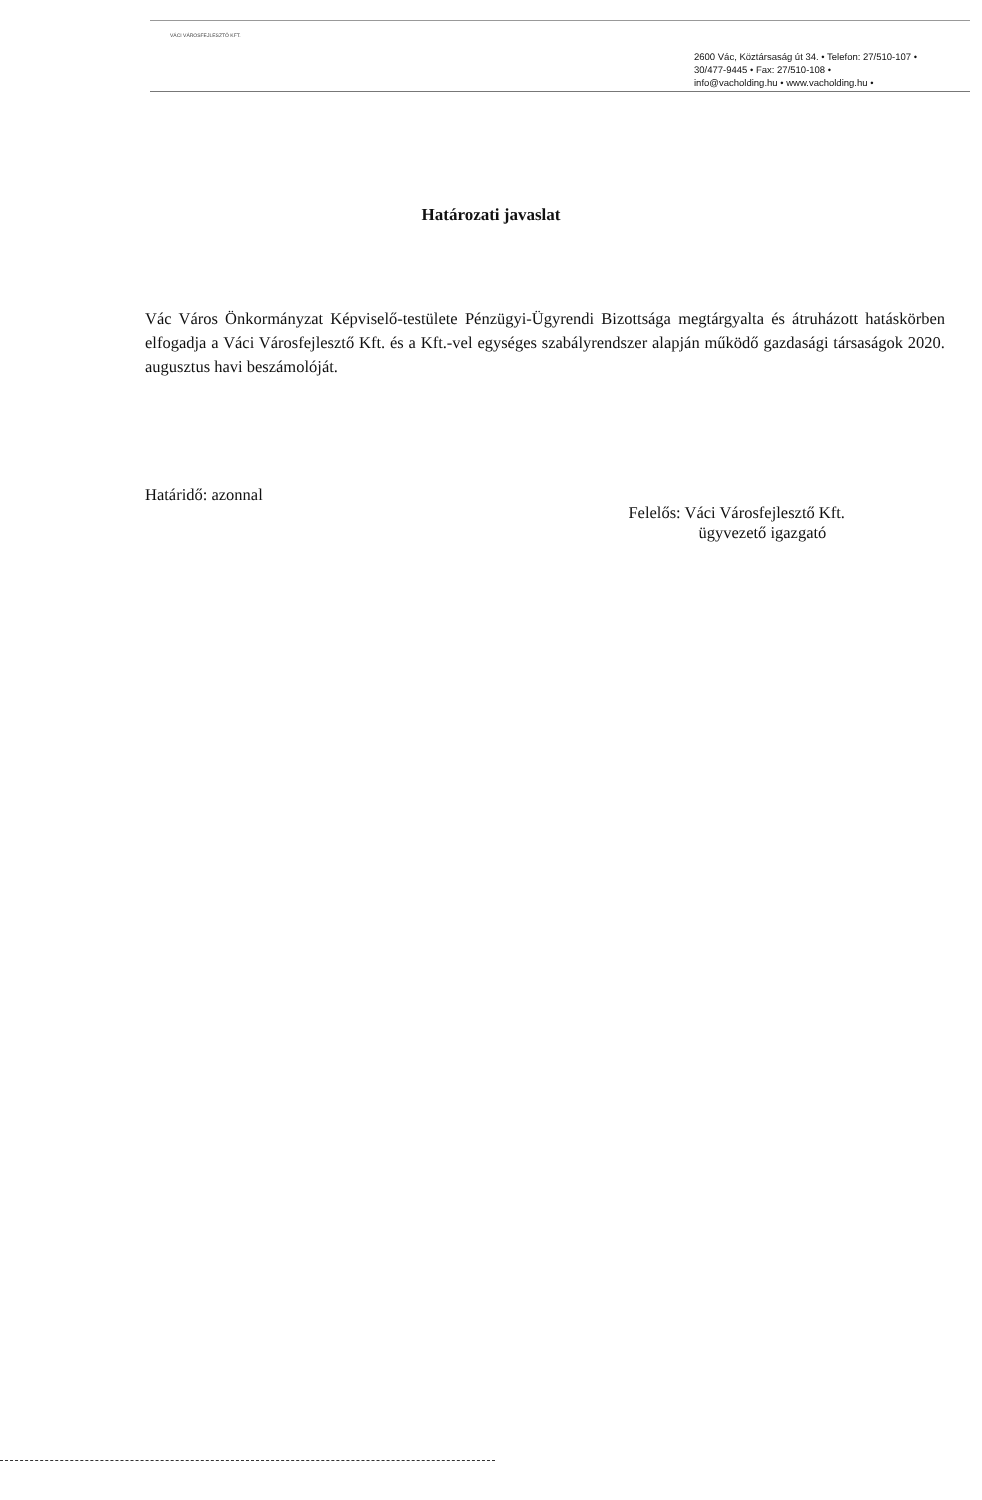VÁCI VÁROSFEJLESZTŐ KFT.
2600 Vác, Köztársaság út 34. • Telefon: 27/510-107 •
30/477-9445 • Fax: 27/510-108 •
info@vacholding.hu • www.vacholding.hu •
Határozati javaslat
Vác Város Önkormányzat Képviselő-testülete Pénzügyi-Ügyrendi Bizottsága megtárgyalta és átruházott hatáskörben elfogadja a Váci Városfejlesztő Kft. és a Kft.-vel egységes szabályrendszer alapján működő gazdasági társaságok 2020. augusztus havi beszámolóját.
Határidő: azonnal
Felelős: Váci Városfejlesztő Kft.
ügyvezető igazgató